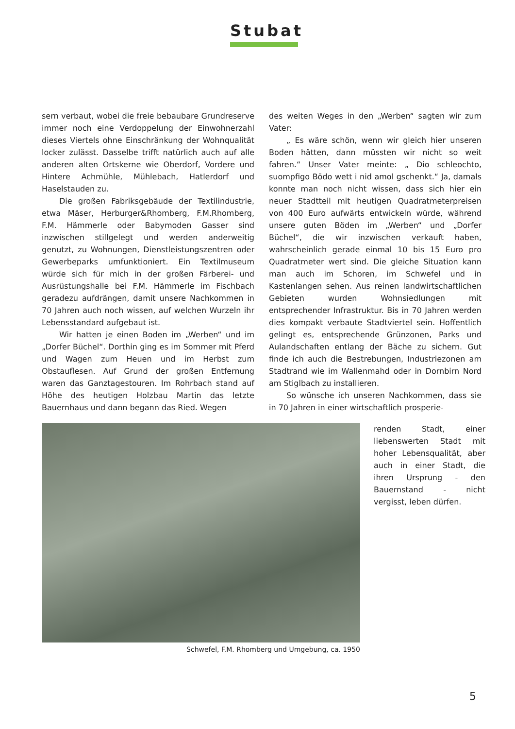Stubat
sern verbaut, wobei die freie bebaubare Grundreserve immer noch eine Verdoppelung der Einwohnerzahl dieses Viertels ohne Einschränkung der Wohnqualität locker zulässt. Dasselbe trifft natürlich auch auf alle anderen alten Ortskerne wie Oberdorf, Vordere und Hintere Achmühle, Mühlebach, Hatlerdorf und Haselstauden zu.
Die großen Fabriksgebäude der Textilindustrie, etwa Mäser, Herburger&Rhomberg, F.M.Rhomberg, F.M. Hämmerle oder Babymoden Gasser sind inzwischen stillgelegt und werden anderweitig genutzt, zu Wohnungen, Dienstleistungszentren oder Gewerbeparks umfunktioniert. Ein Textilmuseum würde sich für mich in der großen Färberei- und Ausrüstungshalle bei F.M. Hämmerle im Fischbach geradezu aufdrängen, damit unsere Nachkommen in 70 Jahren auch noch wissen, auf welchen Wurzeln ihr Lebensstandard aufgebaut ist.
Wir hatten je einen Boden im „Werben“ und im „Dorfer Büchel“. Dorthin ging es im Sommer mit Pferd und Wagen zum Heuen und im Herbst zum Obstauflesen. Auf Grund der großen Entfernung waren das Ganztagestouren. Im Rohrbach stand auf Höhe des heutigen Holzbau Martin das letzte Bauernhaus und dann begann das Ried. Wegen
des weiten Weges in den „Werben“ sagten wir zum Vater:
„ Es wäre schön, wenn wir gleich hier unseren Boden hätten, dann müssten wir nicht so weit fahren.“ Unser Vater meinte: „ Dio schleochto, suompfigo Bödo wett i nid amol gschenkt.“ Ja, damals konnte man noch nicht wissen, dass sich hier ein neuer Stadtteil mit heutigen Quadratmeterpreisen von 400 Euro aufwärts entwickeln würde, während unsere guten Böden im „Werben“ und „Dorfer Büchel“, die wir inzwischen verkauft haben, wahrscheinlich gerade einmal 10 bis 15 Euro pro Quadratmeter wert sind. Die gleiche Situation kann man auch im Schoren, im Schwefel und in Kastenlangen sehen. Aus reinen landwirtschaftlichen Gebieten wurden Wohnsiedlungen mit entsprechender Infrastruktur. Bis in 70 Jahren werden dies kompakt verbaute Stadtviertel sein. Hoffentlich gelingt es, entsprechende Grünzonen, Parks und Aulandschaften entlang der Bäche zu sichern. Gut finde ich auch die Bestrebungen, Industriezonen am Stadtrand wie im Wallenmahd oder in Dornbirn Nord am Stiglbach zu installieren.
So wünsche ich unseren Nachkommen, dass sie in 70 Jahren in einer wirtschaftlich prosperie-
Schwefel, F.M. Rhomberg und Umgebung, ca. 1950
renden Stadt, einer liebenswerten Stadt mit hoher Lebensqualität, aber auch in einer Stadt, die ihren Ursprung - den Bauernstand - nicht vergisst, leben dürfen.
5